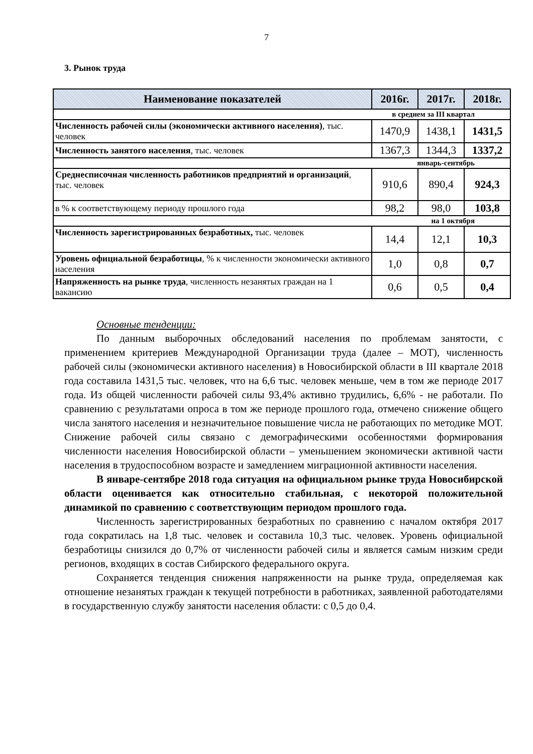7
3. Рынок труда
| Наименование показателей | 2016г. | 2017г. | 2018г. |
| --- | --- | --- | --- |
| в среднем за III квартал | | | |
| Численность рабочей силы (экономически активного населения) , тыс. человек | 1470,9 | 1438,1 | 1431,5 |
| Численность занятого населения , тыс. человек | 1367,3 | 1344,3 | 1337,2 |
| январь-сентябрь | | | |
| Среднесписочная численность работников предприятий и организаций , тыс. человек | 910,6 | 890,4 | 924,3 |
| в % к соответствующему периоду прошлого года | 98,2 | 98,0 | 103,8 |
| на 1 октября | | | |
| Численность зарегистрированных безработных, тыс. человек | 14,4 | 12,1 | 10,3 |
| Уровень официальной безработицы , % к численности экономически активного населения | 1,0 | 0,8 | 0,7 |
| Напряженность на рынке труда , численность незанятых граждан на 1 вакансию | 0,6 | 0,5 | 0,4 |
Основные тенденции:
По данным выборочных обследований населения по проблемам занятости, с применением критериев Международной Организации труда (далее – МОТ), численность рабочей силы (экономически активного населения) в Новосибирской области в III квартале 2018 года составила 1431,5 тыс. человек, что на 6,6 тыс. человек меньше, чем в том же периоде 2017 года. Из общей численности рабочей силы 93,4% активно трудились, 6,6% - не работали. По сравнению с результатами опроса в том же периоде прошлого года, отмечено снижение общего числа занятого населения и незначительное повышение числа не работающих по методике МОТ. Снижение рабочей силы связано с демографическими особенностями формирования численности населения Новосибирской области – уменьшением экономически активной части населения в трудоспособном возрасте и замедлением миграционной активности населения.
В январе-сентябре 2018 года ситуация на официальном рынке труда Новосибирской области оценивается как относительно стабильная, с некоторой положительной динамикой по сравнению с соответствующим периодом прошлого года.
Численность зарегистрированных безработных по сравнению с началом октября 2017 года сократилась на 1,8 тыс. человек и составила 10,3 тыс. человек. Уровень официальной безработицы снизился до 0,7% от численности рабочей силы и является самым низким среди регионов, входящих в состав Сибирского федерального округа.
Сохраняется тенденция снижения напряженности на рынке труда, определяемая как отношение незанятых граждан к текущей потребности в работниках, заявленной работодателями в государственную службу занятости населения области: с 0,5 до 0,4.